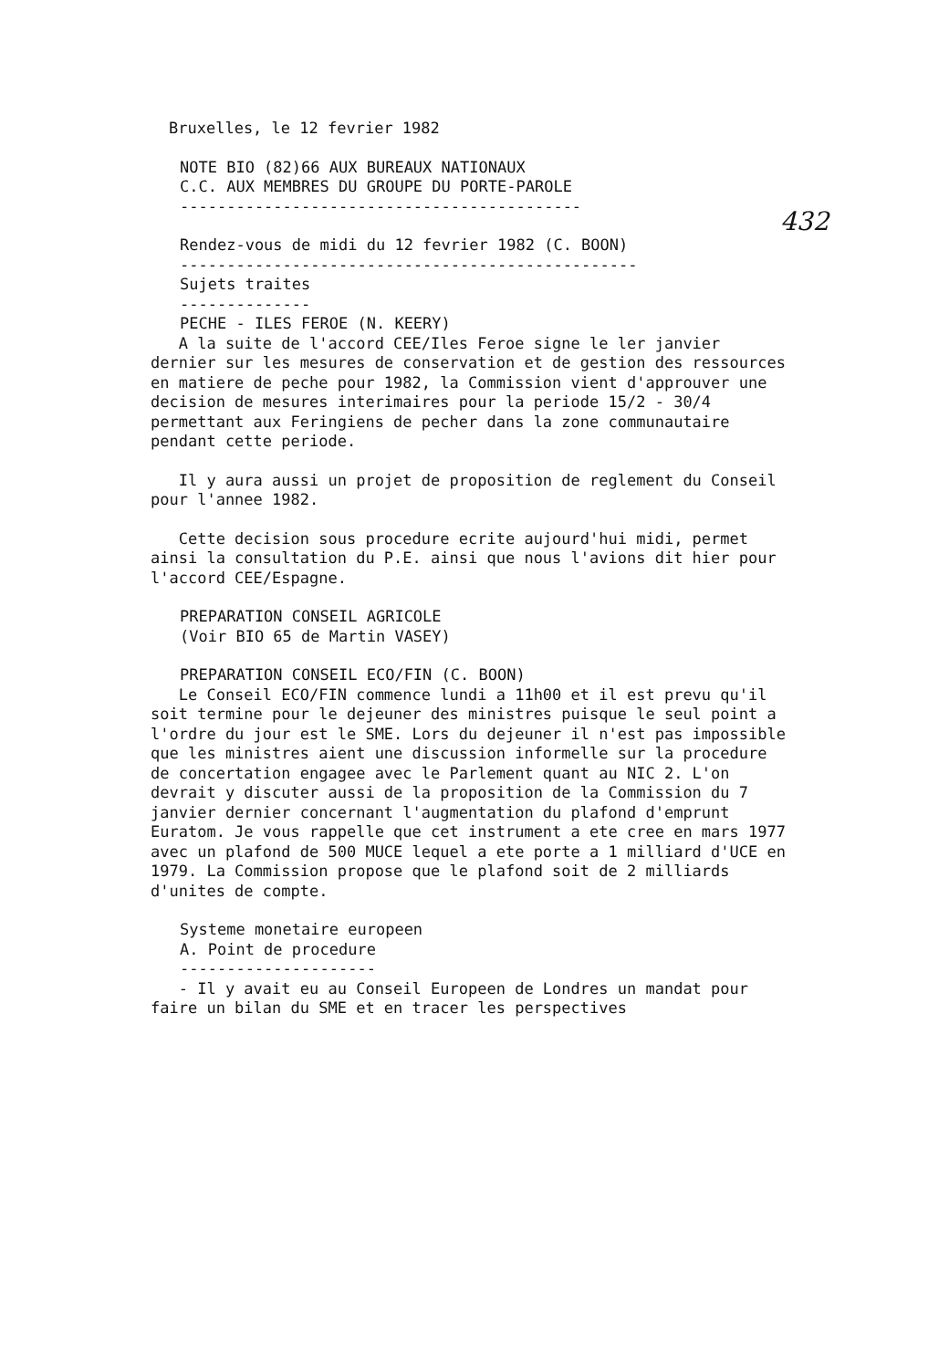432
Bruxelles, le 12 fevrier 1982
NOTE BIO (82)66 AUX BUREAUX NATIONAUX
C.C. AUX MEMBRES DU GROUPE DU PORTE-PAROLE
-------------------------------------------
Rendez-vous de midi du 12 fevrier 1982 (C. BOON)
-------------------------------------------------
Sujets traites
--------------
PECHE - ILES FEROE (N. KEERY)
A la suite de l'accord CEE/Iles Feroe signe le ler janvier dernier sur les mesures de conservation et de gestion des ressources en matiere de peche pour 1982, la Commission vient d'approuver une decision de mesures interimaires pour la periode 15/2 - 30/4 permettant aux Feringiens de pecher dans la zone communautaire pendant cette periode.
Il y aura aussi un projet de proposition de reglement du Conseil pour l'annee 1982.
Cette decision sous procedure ecrite aujourd'hui midi, permet ainsi la consultation du P.E. ainsi que nous l'avions dit hier pour l'accord CEE/Espagne.
PREPARATION CONSEIL AGRICOLE
(Voir BIO 65 de Martin VASEY)
PREPARATION CONSEIL ECO/FIN (C. BOON)
Le Conseil ECO/FIN commence lundi a 11h00 et il est prevu qu'il soit termine pour le dejeuner des ministres puisque le seul point a l'ordre du jour est le SME. Lors du dejeuner il n'est pas impossible que les ministres aient une discussion informelle sur la procedure de concertation engagee avec le Parlement quant au NIC 2. L'on devrait y discuter aussi de la proposition de la Commission du 7 janvier dernier concernant l'augmentation du plafond d'emprunt Euratom. Je vous rappelle que cet instrument a ete cree en mars 1977 avec un plafond de 500 MUCE lequel a ete porte a 1 milliard d'UCE en 1979. La Commission propose que le plafond soit de 2 milliards d'unites de compte.
Systeme monetaire europeen
A. Point de procedure
---------------------
- Il y avait eu au Conseil Europeen de Londres un mandat pour faire un bilan du SME et en tracer les perspectives